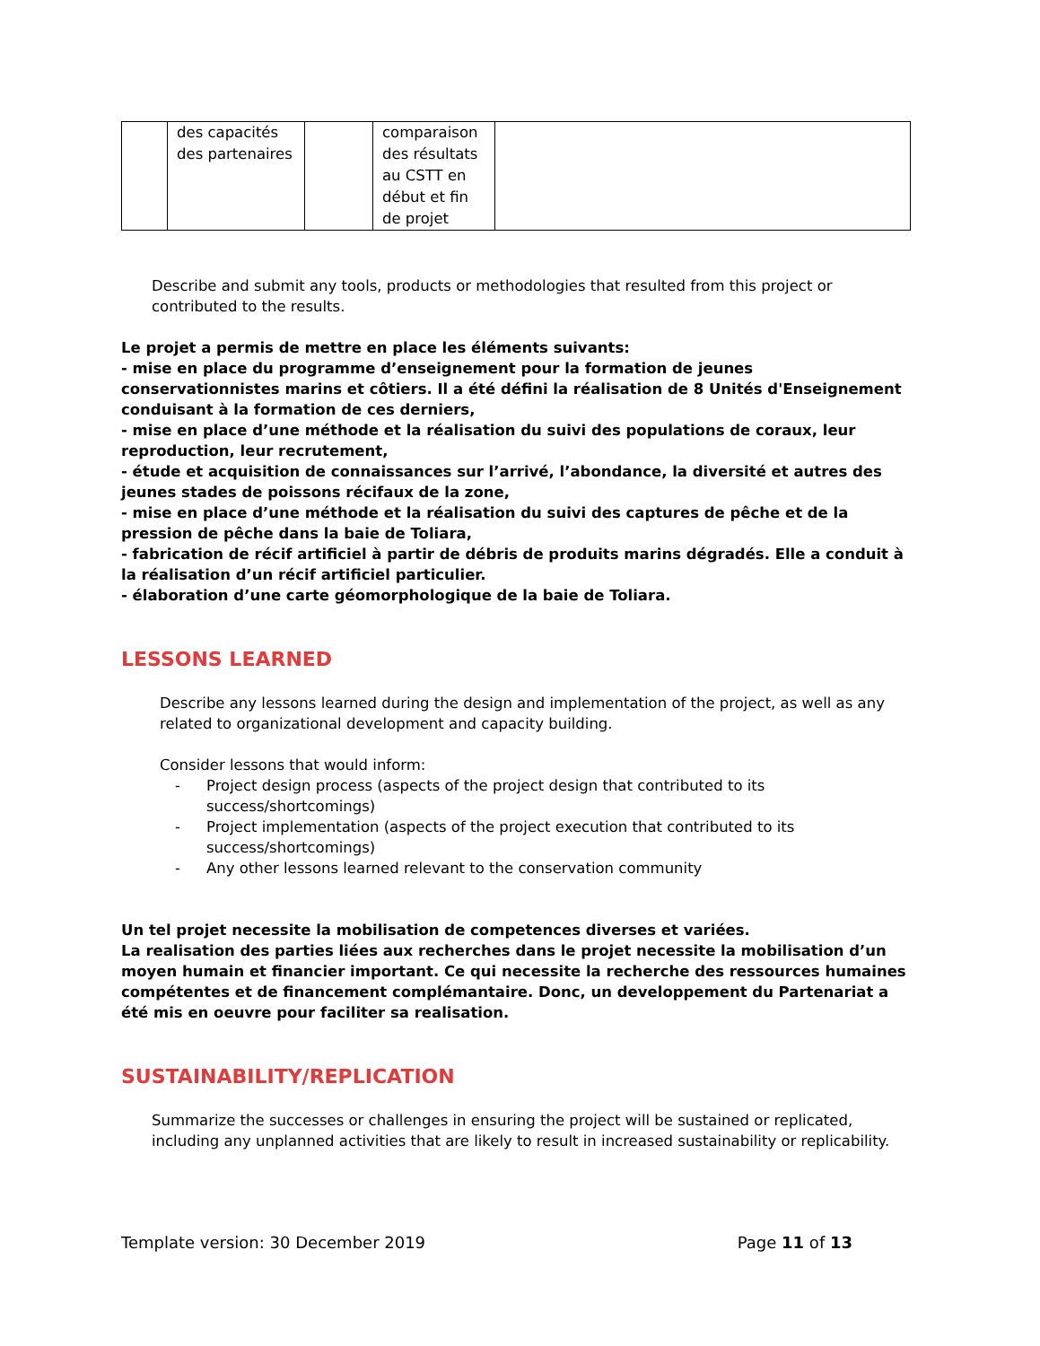| | des capacités des partenaires | | comparaison des résultats au CSTT en début et fin de projet | |
Describe and submit any tools, products or methodologies that resulted from this project or contributed to the results.
Le projet a permis de mettre en place les éléments suivants:
- mise en place du programme d’enseignement pour la formation de jeunes conservationnistes marins et côtiers. Il a été défini la réalisation de 8 Unités d'Enseignement conduisant à la formation de ces derniers,
- mise en place d’une méthode et la réalisation du suivi des populations de coraux, leur reproduction, leur recrutement,
- étude et acquisition de connaissances sur l’arrivé, l’abondance, la diversité et autres des jeunes stades de poissons récifaux de la zone,
- mise en place d’une méthode et la réalisation du suivi des captures de pêche et de la pression de pêche dans la baie de Toliara,
- fabrication de récif artificiel à partir de débris de produits marins dégradés. Elle a conduit à la réalisation d’un récif artificiel particulier.
- élaboration d’une carte géomorphologique de la baie de Toliara.
LESSONS LEARNED
Describe any lessons learned during the design and implementation of the project, as well as any related to organizational development and capacity building.
Consider lessons that would inform:
- Project design process (aspects of the project design that contributed to its success/shortcomings)
- Project implementation (aspects of the project execution that contributed to its success/shortcomings)
- Any other lessons learned relevant to the conservation community
Un tel projet necessite la mobilisation de competences diverses et variées.
La realisation des parties liées aux recherches dans le projet necessite la mobilisation d’un moyen humain et financier important. Ce qui necessite la recherche des ressources humaines compétentes et de financement complémantaire. Donc, un developpement du Partenariat a été mis en oeuvre pour faciliter sa realisation.
SUSTAINABILITY/REPLICATION
Summarize the successes or challenges in ensuring the project will be sustained or replicated, including any unplanned activities that are likely to result in increased sustainability or replicability.
Template version: 30 December 2019 Page 11 of 13